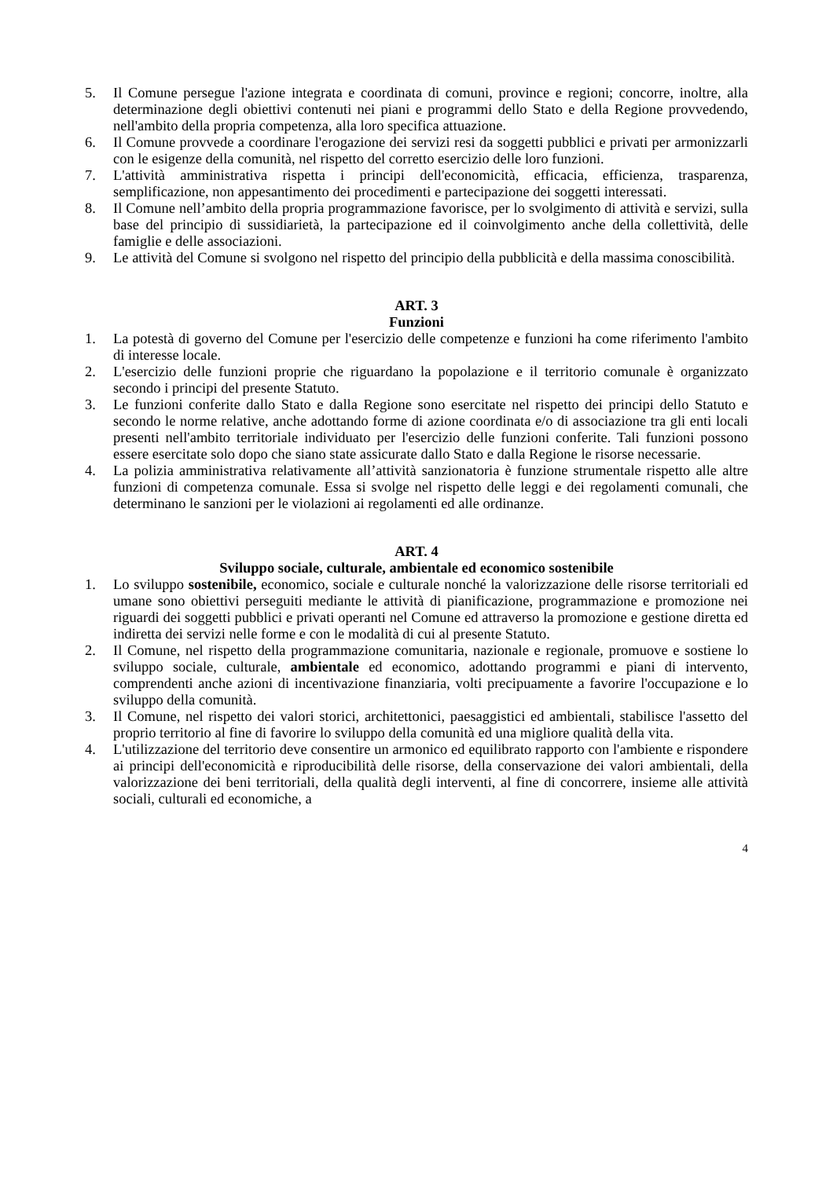5. Il Comune persegue l'azione integrata e coordinata di comuni, province e regioni; concorre, inoltre, alla determinazione degli obiettivi contenuti nei piani e programmi dello Stato e della Regione provvedendo, nell'ambito della propria competenza, alla loro specifica attuazione.
6. Il Comune provvede a coordinare l'erogazione dei servizi resi da soggetti pubblici e privati per armonizzarli con le esigenze della comunità, nel rispetto del corretto esercizio delle loro funzioni.
7. L'attività amministrativa rispetta i principi dell'economicità, efficacia, efficienza, trasparenza, semplificazione, non appesantimento dei procedimenti e partecipazione dei soggetti interessati.
8. Il Comune nell’ambito della propria programmazione favorisce, per lo svolgimento di attività e servizi, sulla base del principio di sussidiarietà, la partecipazione ed il coinvolgimento anche della collettività, delle famiglie e delle associazioni.
9. Le attività del Comune si svolgono nel rispetto del principio della pubblicità e della massima conoscibilità.
ART. 3
Funzioni
1. La potestà di governo del Comune per l'esercizio delle competenze e funzioni ha come riferimento l'ambito di interesse locale.
2. L'esercizio delle funzioni proprie che riguardano la popolazione e il territorio comunale è organizzato secondo i principi del presente Statuto.
3. Le funzioni conferite dallo Stato e dalla Regione sono esercitate nel rispetto dei principi dello Statuto e secondo le norme relative, anche adottando forme di azione coordinata e/o di associazione tra gli enti locali presenti nell'ambito territoriale individuato per l'esercizio delle funzioni conferite. Tali funzioni possono essere esercitate solo dopo che siano state assicurate dallo Stato e dalla Regione le risorse necessarie.
4. La polizia amministrativa relativamente all’attività sanzionatoria è funzione strumentale rispetto alle altre funzioni di competenza comunale. Essa si svolge nel rispetto delle leggi e dei regolamenti comunali, che determinano le sanzioni per le violazioni ai regolamenti ed alle ordinanze.
ART. 4
Sviluppo sociale, culturale, ambientale ed economico sostenibile
1. Lo sviluppo sostenibile, economico, sociale e culturale nonché la valorizzazione delle risorse territoriali ed umane sono obiettivi perseguiti mediante le attività di pianificazione, programmazione e promozione nei riguardi dei soggetti pubblici e privati operanti nel Comune ed attraverso la promozione e gestione diretta ed indiretta dei servizi nelle forme e con le modalità di cui al presente Statuto.
2. Il Comune, nel rispetto della programmazione comunitaria, nazionale e regionale, promuove e sostiene lo sviluppo sociale, culturale, ambientale ed economico, adottando programmi e piani di intervento, comprendenti anche azioni di incentivazione finanziaria, volti precipuamente a favorire l'occupazione e lo sviluppo della comunità.
3. Il Comune, nel rispetto dei valori storici, architettonici, paesaggistici ed ambientali, stabilisce l'assetto del proprio territorio al fine di favorire lo sviluppo della comunità ed una migliore qualità della vita.
4. L'utilizzazione del territorio deve consentire un armonico ed equilibrato rapporto con l'ambiente e rispondere ai principi dell'economicità e riproducibilità delle risorse, della conservazione dei valori ambientali, della valorizzazione dei beni territoriali, della qualità degli interventi, al fine di concorrere, insieme alle attività sociali, culturali ed economiche, a
4